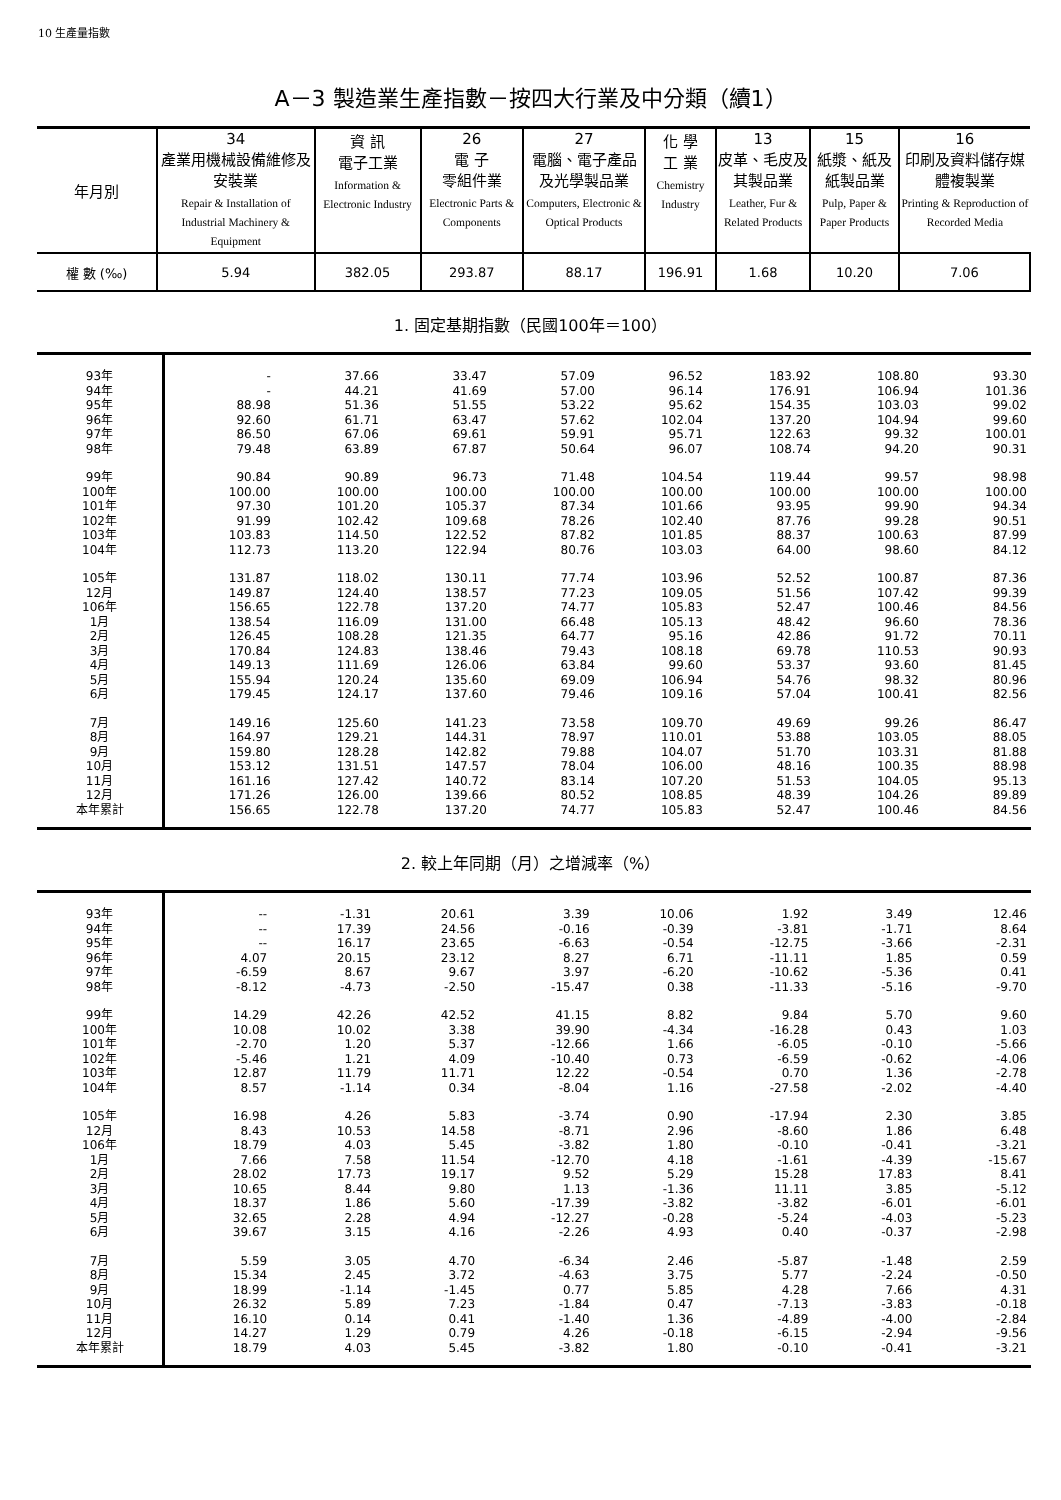10 生產量指數
A－3 製造業生產指數－按四大行業及中分類（續1）
| 年月別 | 34 產業用機械設備維修及安裝業 Repair & Installation of Industrial Machinery & Equipment | 資 訊 電子工業 Information & Electronic Industry | 26 電 子 零組件業 Electronic Parts & Components | 27 電腦、電子產品及光學製品業 Computers, Electronic & Optical Products | 化 學 工 業 Chemistry Industry | 13 皮革、毛皮及其製品業 Leather, Fur & Related Products | 15 紙漿、紙及紙製品業 Pulp, Paper & Paper Products | 16 印刷及資料儲存媒體複製業 Printing & Reproduction of Recorded Media |
| --- | --- | --- | --- | --- | --- | --- | --- | --- |
| 權 數 (‰) | 5.94 | 382.05 | 293.87 | 88.17 | 196.91 | 1.68 | 10.20 | 7.06 |
1. 固定基期指數（民國100年＝100）
| 93年 | - | 37.66 | 33.47 | 57.09 | 96.52 | 183.92 | 108.80 | 93.30 |
| 94年 | - | 44.21 | 41.69 | 57.00 | 96.14 | 176.91 | 106.94 | 101.36 |
| 95年 | 88.98 | 51.36 | 51.55 | 53.22 | 95.62 | 154.35 | 103.03 | 99.02 |
| 96年 | 92.60 | 61.71 | 63.47 | 57.62 | 102.04 | 137.20 | 104.94 | 99.60 |
| 97年 | 86.50 | 67.06 | 69.61 | 59.91 | 95.71 | 122.63 | 99.32 | 100.01 |
| 98年 | 79.48 | 63.89 | 67.87 | 50.64 | 96.07 | 108.74 | 94.20 | 90.31 |
| 99年 | 90.84 | 90.89 | 96.73 | 71.48 | 104.54 | 119.44 | 99.57 | 98.98 |
| 100年 | 100.00 | 100.00 | 100.00 | 100.00 | 100.00 | 100.00 | 100.00 | 100.00 |
| 101年 | 97.30 | 101.20 | 105.37 | 87.34 | 101.66 | 93.95 | 99.90 | 94.34 |
| 102年 | 91.99 | 102.42 | 109.68 | 78.26 | 102.40 | 87.76 | 99.28 | 90.51 |
| 103年 | 103.83 | 114.50 | 122.52 | 87.82 | 101.85 | 88.37 | 100.63 | 87.99 |
| 104年 | 112.73 | 113.20 | 122.94 | 80.76 | 103.03 | 64.00 | 98.60 | 84.12 |
| 105年 | 131.87 | 118.02 | 130.11 | 77.74 | 103.96 | 52.52 | 100.87 | 87.36 |
| 12月 | 149.87 | 124.40 | 138.57 | 77.23 | 109.05 | 51.56 | 107.42 | 99.39 |
| 106年 | 156.65 | 122.78 | 137.20 | 74.77 | 105.83 | 52.47 | 100.46 | 84.56 |
| 1月 | 138.54 | 116.09 | 131.00 | 66.48 | 105.13 | 48.42 | 96.60 | 78.36 |
| 2月 | 126.45 | 108.28 | 121.35 | 64.77 | 95.16 | 42.86 | 91.72 | 70.11 |
| 3月 | 170.84 | 124.83 | 138.46 | 79.43 | 108.18 | 69.78 | 110.53 | 90.93 |
| 4月 | 149.13 | 111.69 | 126.06 | 63.84 | 99.60 | 53.37 | 93.60 | 81.45 |
| 5月 | 155.94 | 120.24 | 135.60 | 69.09 | 106.94 | 54.76 | 98.32 | 80.96 |
| 6月 | 179.45 | 124.17 | 137.60 | 79.46 | 109.16 | 57.04 | 100.41 | 82.56 |
| 7月 | 149.16 | 125.60 | 141.23 | 73.58 | 109.70 | 49.69 | 99.26 | 86.47 |
| 8月 | 164.97 | 129.21 | 144.31 | 78.97 | 110.01 | 53.88 | 103.05 | 88.05 |
| 9月 | 159.80 | 128.28 | 142.82 | 79.88 | 104.07 | 51.70 | 103.31 | 81.88 |
| 10月 | 153.12 | 131.51 | 147.57 | 78.04 | 106.00 | 48.16 | 100.35 | 88.98 |
| 11月 | 161.16 | 127.42 | 140.72 | 83.14 | 107.20 | 51.53 | 104.05 | 95.13 |
| 12月 | 171.26 | 126.00 | 139.66 | 80.52 | 108.85 | 48.39 | 104.26 | 89.89 |
| 本年累計 | 156.65 | 122.78 | 137.20 | 74.77 | 105.83 | 52.47 | 100.46 | 84.56 |
2. 較上年同期（月）之增減率（%）
| 93年 | -- | -1.31 | 20.61 | 3.39 | 10.06 | 1.92 | 3.49 | 12.46 |
| 94年 | -- | 17.39 | 24.56 | -0.16 | -0.39 | -3.81 | -1.71 | 8.64 |
| 95年 | -- | 16.17 | 23.65 | -6.63 | -0.54 | -12.75 | -3.66 | -2.31 |
| 96年 | 4.07 | 20.15 | 23.12 | 8.27 | 6.71 | -11.11 | 1.85 | 0.59 |
| 97年 | -6.59 | 8.67 | 9.67 | 3.97 | -6.20 | -10.62 | -5.36 | 0.41 |
| 98年 | -8.12 | -4.73 | -2.50 | -15.47 | 0.38 | -11.33 | -5.16 | -9.70 |
| 99年 | 14.29 | 42.26 | 42.52 | 41.15 | 8.82 | 9.84 | 5.70 | 9.60 |
| 100年 | 10.08 | 10.02 | 3.38 | 39.90 | -4.34 | -16.28 | 0.43 | 1.03 |
| 101年 | -2.70 | 1.20 | 5.37 | -12.66 | 1.66 | -6.05 | -0.10 | -5.66 |
| 102年 | -5.46 | 1.21 | 4.09 | -10.40 | 0.73 | -6.59 | -0.62 | -4.06 |
| 103年 | 12.87 | 11.79 | 11.71 | 12.22 | -0.54 | 0.70 | 1.36 | -2.78 |
| 104年 | 8.57 | -1.14 | 0.34 | -8.04 | 1.16 | -27.58 | -2.02 | -4.40 |
| 105年 | 16.98 | 4.26 | 5.83 | -3.74 | 0.90 | -17.94 | 2.30 | 3.85 |
| 12月 | 8.43 | 10.53 | 14.58 | -8.71 | 2.96 | -8.60 | 1.86 | 6.48 |
| 106年 | 18.79 | 4.03 | 5.45 | -3.82 | 1.80 | -0.10 | -0.41 | -3.21 |
| 1月 | 7.66 | 7.58 | 11.54 | -12.70 | 4.18 | -1.61 | -4.39 | -15.67 |
| 2月 | 28.02 | 17.73 | 19.17 | 9.52 | 5.29 | 15.28 | 17.83 | 8.41 |
| 3月 | 10.65 | 8.44 | 9.80 | 1.13 | -1.36 | 11.11 | 3.85 | -5.12 |
| 4月 | 18.37 | 1.86 | 5.60 | -17.39 | -3.82 | -3.82 | -6.01 | -6.01 |
| 5月 | 32.65 | 2.28 | 4.94 | -12.27 | -0.28 | -5.24 | -4.03 | -5.23 |
| 6月 | 39.67 | 3.15 | 4.16 | -2.26 | 4.93 | 0.40 | -0.37 | -2.98 |
| 7月 | 5.59 | 3.05 | 4.70 | -6.34 | 2.46 | -5.87 | -1.48 | 2.59 |
| 8月 | 15.34 | 2.45 | 3.72 | -4.63 | 3.75 | 5.77 | -2.24 | -0.50 |
| 9月 | 18.99 | -1.14 | -1.45 | 0.77 | 5.85 | 4.28 | 7.66 | 4.31 |
| 10月 | 26.32 | 5.89 | 7.23 | -1.84 | 0.47 | -7.13 | -3.83 | -0.18 |
| 11月 | 16.10 | 0.14 | 0.41 | -1.40 | 1.36 | -4.89 | -4.00 | -2.84 |
| 12月 | 14.27 | 1.29 | 0.79 | 4.26 | -0.18 | -6.15 | -2.94 | -9.56 |
| 本年累計 | 18.79 | 4.03 | 5.45 | -3.82 | 1.80 | -0.10 | -0.41 | -3.21 |